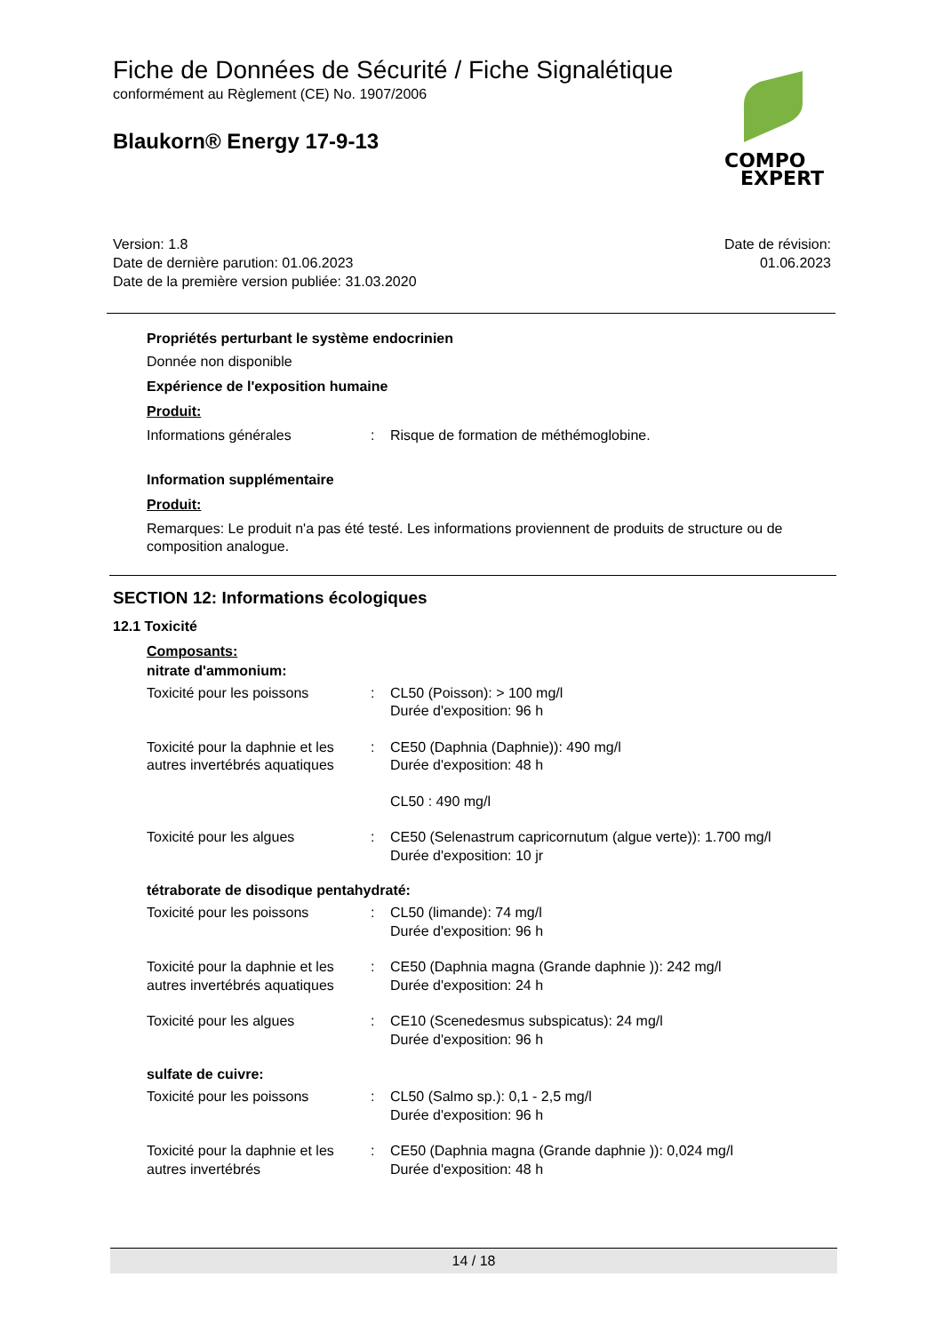Fiche de Données de Sécurité / Fiche Signalétique
conformément au Règlement (CE) No. 1907/2006
Blaukorn® Energy 17-9-13
COMPO
EXPERT
Version: 1.8
Date de dernière parution: 01.06.2023
Date de la première version publiée: 31.03.2020
Date de révision:
01.06.2023
Propriétés perturbant le système endocrinien
Donnée non disponible
Expérience de l'exposition humaine
Produit:
Informations générales : Risque de formation de méthémoglobine.
Information supplémentaire
Produit:
Remarques: Le produit n'a pas été testé. Les informations proviennent de produits de structure ou de composition analogue.
SECTION 12: Informations écologiques
12.1 Toxicité
Composants:
nitrate d'ammonium:
Toxicité pour les poissons : CL50 (Poisson): > 100 mg/l
Durée d'exposition: 96 h
Toxicité pour la daphnie et les autres invertébrés aquatiques
: CE50 (Daphnia (Daphnie)): 490 mg/l
Durée d'exposition: 48 h
CL50 : 490 mg/l
Toxicité pour les algues : CE50 (Selenastrum capricornutum (algue verte)): 1.700 mg/l
Durée d'exposition: 10 jr
tétraborate de disodique pentahydraté:
Toxicité pour les poissons : CL50 (limande): 74 mg/l
Durée d'exposition: 96 h
Toxicité pour la daphnie et les autres invertébrés aquatiques
: CE50 (Daphnia magna (Grande daphnie )): 242 mg/l
Durée d'exposition: 24 h
Toxicité pour les algues : CE10 (Scenedesmus subspicatus): 24 mg/l
Durée d'exposition: 96 h
sulfate de cuivre:
Toxicité pour les poissons : CL50 (Salmo sp.): 0,1 - 2,5 mg/l
Durée d'exposition: 96 h
Toxicité pour la daphnie et les autres invertébrés
: CE50 (Daphnia magna (Grande daphnie )): 0,024 mg/l
Durée d'exposition: 48 h
14 / 18